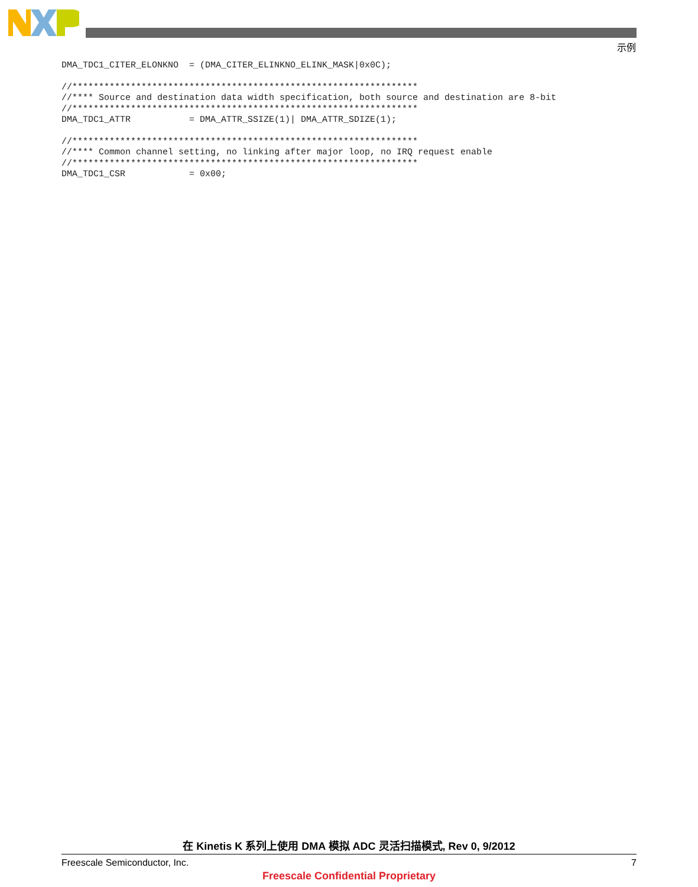示例
DMA_TDC1_CITER_ELONKNO  = (DMA_CITER_ELINKNO_ELINK_MASK|0x0C);

//*****************************************************************
//**** Source and destination data width specification, both source and destination are 8-bit
//*****************************************************************
DMA_TDC1_ATTR           = DMA_ATTR_SSIZE(1)| DMA_ATTR_SDIZE(1);

//*****************************************************************
//**** Common channel setting, no linking after major loop, no IRQ request enable
//*****************************************************************
DMA_TDC1_CSR            = 0x00;
在 Kinetis K 系列上使用 DMA 模拟 ADC 灵活扫描模式, Rev 0, 9/2012
Freescale Semiconductor, Inc. 7
Freescale Confidential Proprietary